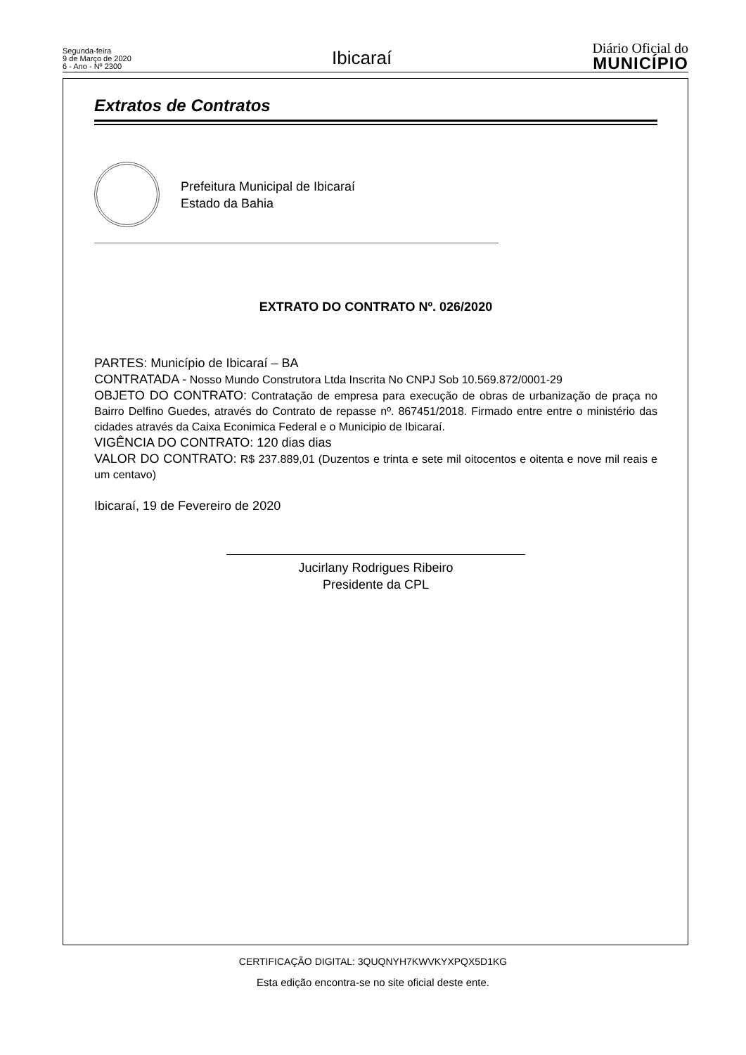Segunda-feira
9 de Março de 2020
6 - Ano - Nº 2300
Ibicaraí
Diário Oficial do
MUNICÍPIO
Extratos de Contratos
Prefeitura Municipal de Ibicaraí
Estado da Bahia
EXTRATO DO CONTRATO Nº. 026/2020
PARTES: Município de Ibicaraí – BA
CONTRATADA - Nosso Mundo Construtora Ltda Inscrita No CNPJ Sob 10.569.872/0001-29
OBJETO DO CONTRATO: Contratação de empresa para execução de obras de urbanização de praça no Bairro Delfino Guedes, através do Contrato de repasse nº. 867451/2018. Firmado entre entre o ministério das cidades através da Caixa Econimica Federal e o Municipio de Ibicaraí.
VIGÊNCIA DO CONTRATO: 120 dias dias
VALOR DO CONTRATO: R$ 237.889,01 (Duzentos e trinta e sete mil oitocentos e oitenta e nove mil reais e um centavo)
Ibicaraí, 19 de Fevereiro de 2020
Jucirlany Rodrigues Ribeiro
Presidente da CPL
CERTIFICAÇÃO DIGITAL: 3QUQNYH7KWVKYXPQX5D1KG
Esta edição encontra-se no site oficial deste ente.